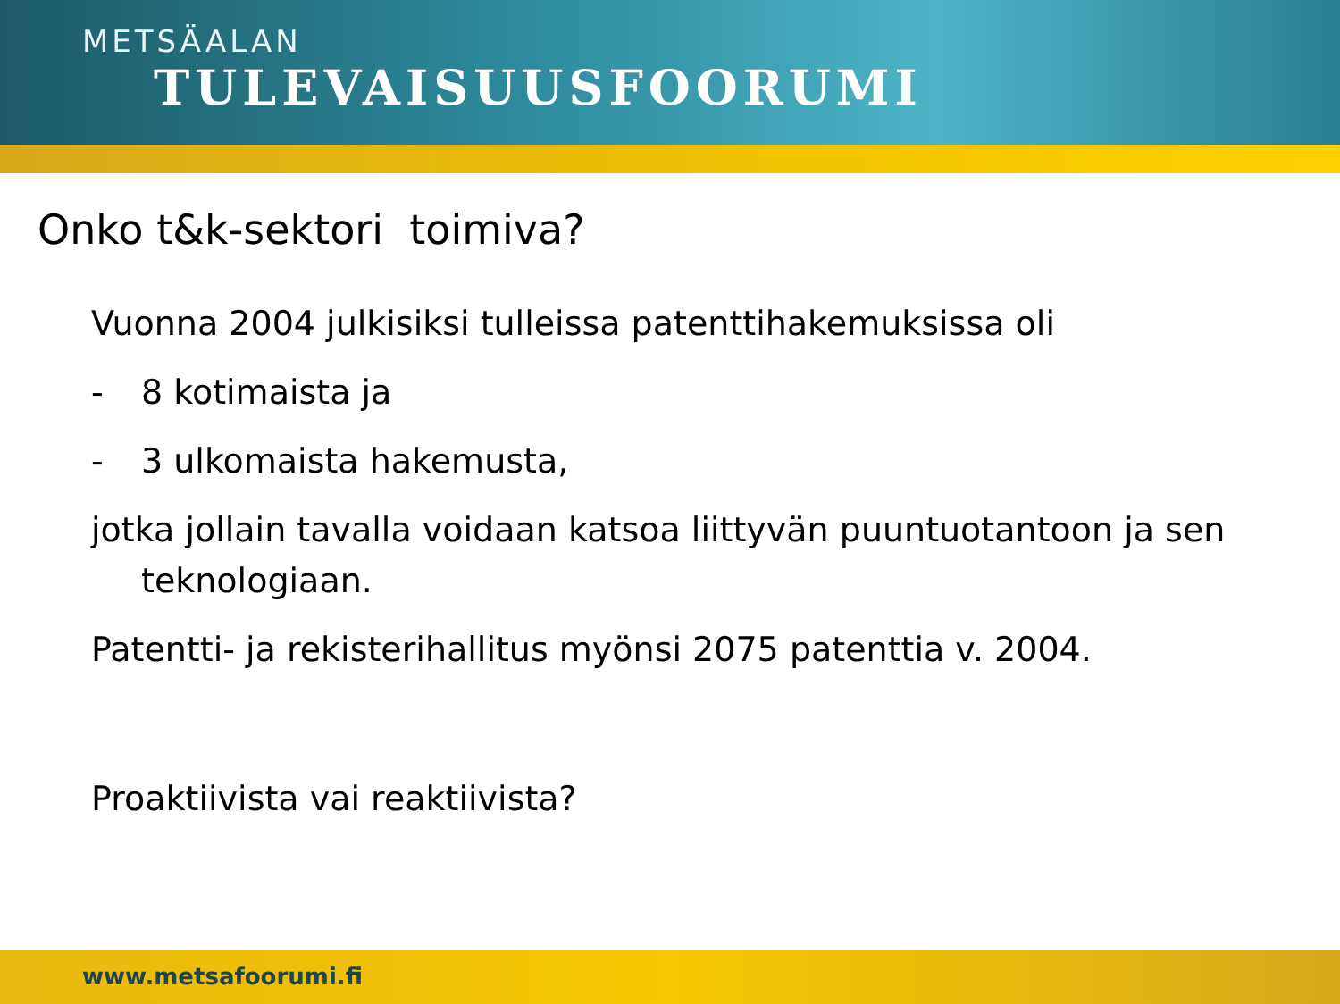METSÄALAN
TULEVAISUUSFOORUMI
Onko t&k-sektori toimiva?
Vuonna 2004 julkisiksi tulleissa patenttihakemuksissa oli
- 8 kotimaista ja
- 3 ulkomaista hakemusta,
jotka jollain tavalla voidaan katsoa liittyvän puuntuotantoon ja sen teknologiaan.
Patentti- ja rekisterihallitus myönsi 2075 patenttia v. 2004.
Proaktiivista vai reaktiivista?
www.metsafoorumi.fi